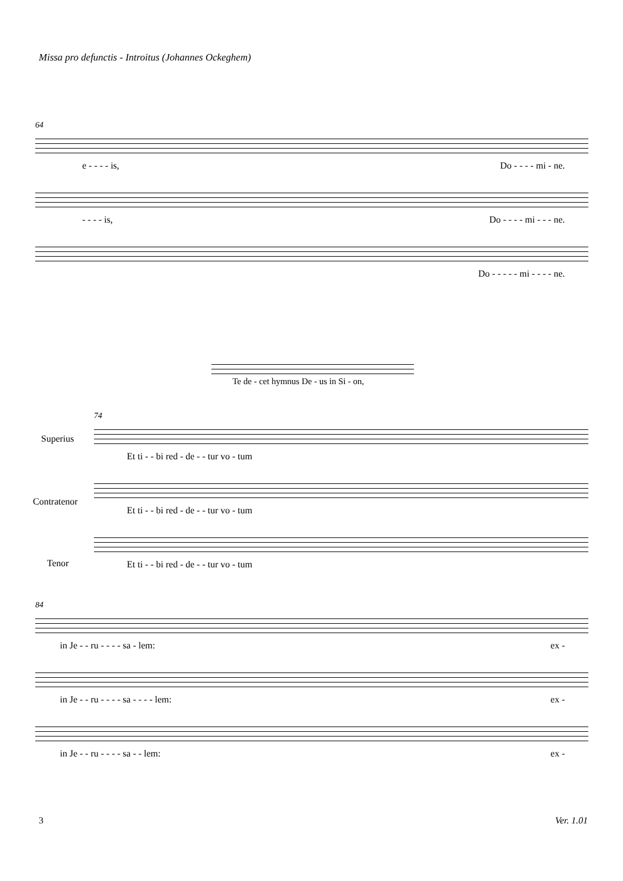Missa pro defunctis - Introitus (Johannes Ockeghem)
64
e - - - - is, Do - - - - mi - ne.
- - - - is, Do - - - - mi - - - ne.
Do - - - - - mi - - - - ne.
Te de - cet hymnus De - us in Si - on,
74
Superius
Contratenor
Tenor
Et ti - - bi red - de - - tur vo - tum
Et ti - - bi red - de - - tur vo - tum
Et ti - - bi red - de - - tur vo - tum
84
in Je - - ru - - - - sa - lem: ex -
in Je - - ru - - - - sa - - - - lem: ex -
in Je - - ru - - - - sa - - lem: ex -
3 Ver. 1.01